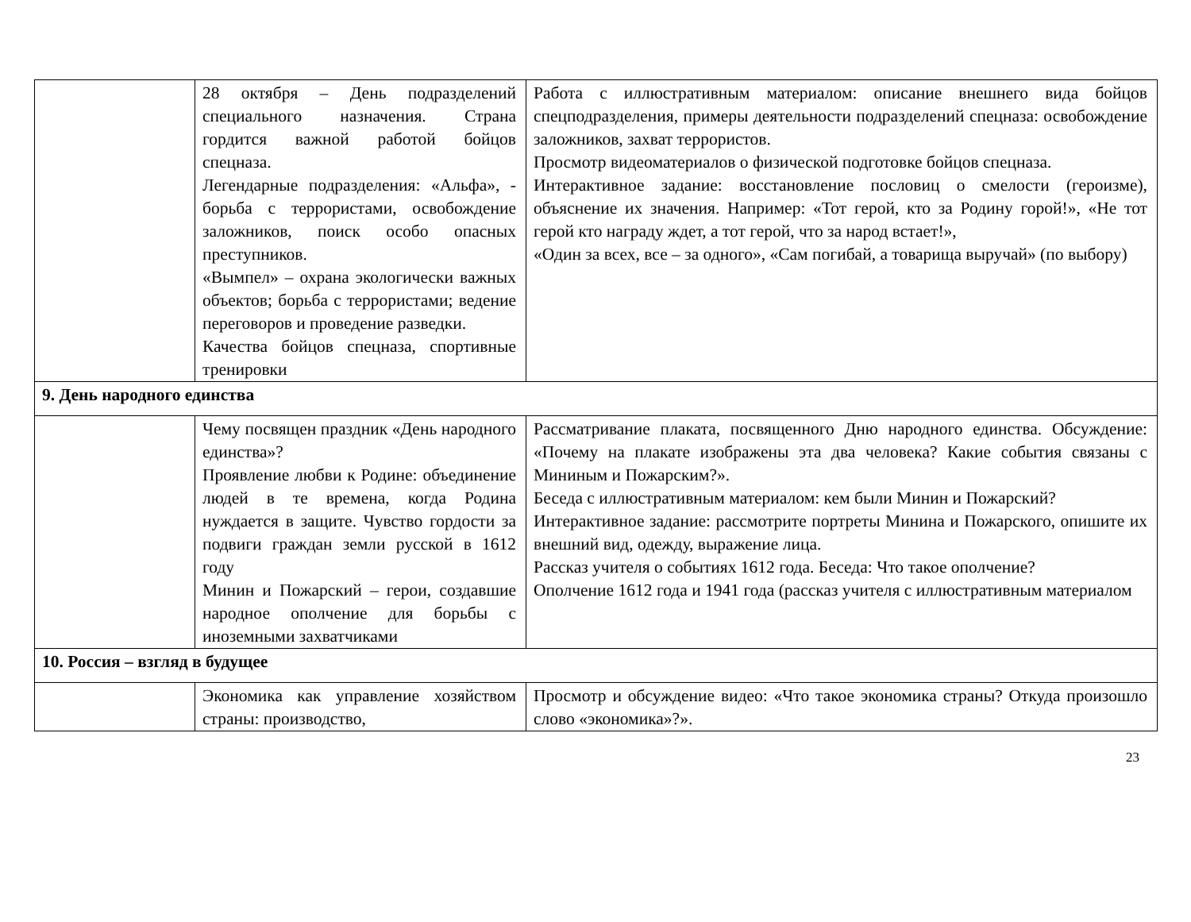| | 28 октября – День подразделений специального назначения. Страна гордится важной работой бойцов спецназа. Легендарные подразделения: «Альфа», - борьба с террористами, освобождение заложников, поиск особо опасных преступников. «Вымпел» – охрана экологически важных объектов; борьба с террористами; ведение переговоров и проведение разведки. Качества бойцов спецназа, спортивные тренировки | Работа с иллюстративным материалом: описание внешнего вида бойцов спецподразделения, примеры деятельности подразделений спецназа: освобождение заложников, захват террористов. Просмотр видеоматериалов о физической подготовке бойцов спецназа. Интерактивное задание: восстановление пословиц о смелости (героизме), объяснение их значения. Например: «Тот герой, кто за Родину горой!», «Не тот герой кто награду ждет, а тот герой, что за народ встает!», «Один за всех, все – за одного», «Сам погибай, а товарища выручай» (по выбору) |
| 9. День народного единства | | |
| | Чему посвящен праздник «День народного единства»? Проявление любви к Родине: объединение людей в те времена, когда Родина нуждается в защите. Чувство гордости за подвиги граждан земли русской в 1612 году Минин и Пожарский – герои, создавшие народное ополчение для борьбы с иноземными захватчиками | Рассматривание плаката, посвященного Дню народного единства. Обсуждение: «Почему на плакате изображены эта два человека? Какие события связаны с Мининым и Пожарским?». Беседа с иллюстративным материалом: кем были Минин и Пожарский? Интерактивное задание: рассмотрите портреты Минина и Пожарского, опишите их внешний вид, одежду, выражение лица. Рассказ учителя о событиях 1612 года. Беседа: Что такое ополчение? Ополчение 1612 года и 1941 года (рассказ учителя с иллюстративным материалом |
| 10. Россия – взгляд в будущее | | |
| | Экономика как управление хозяйством страны: производство, | Просмотр и обсуждение видео: «Что такое экономика страны? Откуда произошло слово «экономика»?». |
23